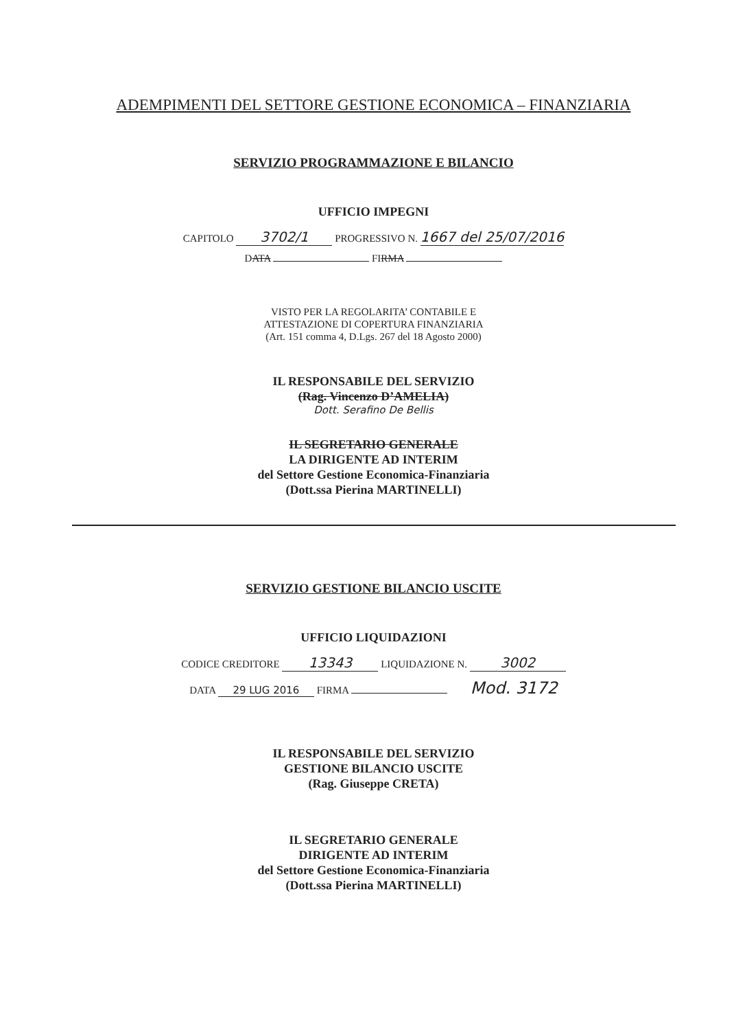ADEMPIMENTI DEL SETTORE GESTIONE ECONOMICA – FINANZIARIA
SERVIZIO PROGRAMMAZIONE E BILANCIO
UFFICIO IMPEGNI
CAPITOLO 3702/1 PROGRESSIVO N. 1667 del 25/07/2016
DATA FIRMA
VISTO PER LA REGOLARITA’ CONTABILE E
ATTESTAZIONE DI COPERTURA FINANZIARIA
(Art. 151 comma 4, D.Lgs. 267 del 18 Agosto 2000)
IL RESPONSABILE DEL SERVIZIO
(Rag. Vincenzo D’AMELIA)
Dott. Serafino De Bellis
IL SEGRETARIO GENERALE
LA DIRIGENTE AD INTERIM
del Settore Gestione Economica-Finanziaria
(Dott.ssa Pierina MARTINELLI)
SERVIZIO GESTIONE BILANCIO USCITE
UFFICIO LIQUIDAZIONI
CODICE CREDITORE 13343 LIQUIDAZIONE N. 3002
DATA 29 LUG 2016 FIRMA Mod. 3172
IL RESPONSABILE DEL SERVIZIO
GESTIONE BILANCIO USCITE
(Rag. Giuseppe CRETA)
IL SEGRETARIO GENERALE
DIRIGENTE AD INTERIM
del Settore Gestione Economica-Finanziaria
(Dott.ssa Pierina MARTINELLI)